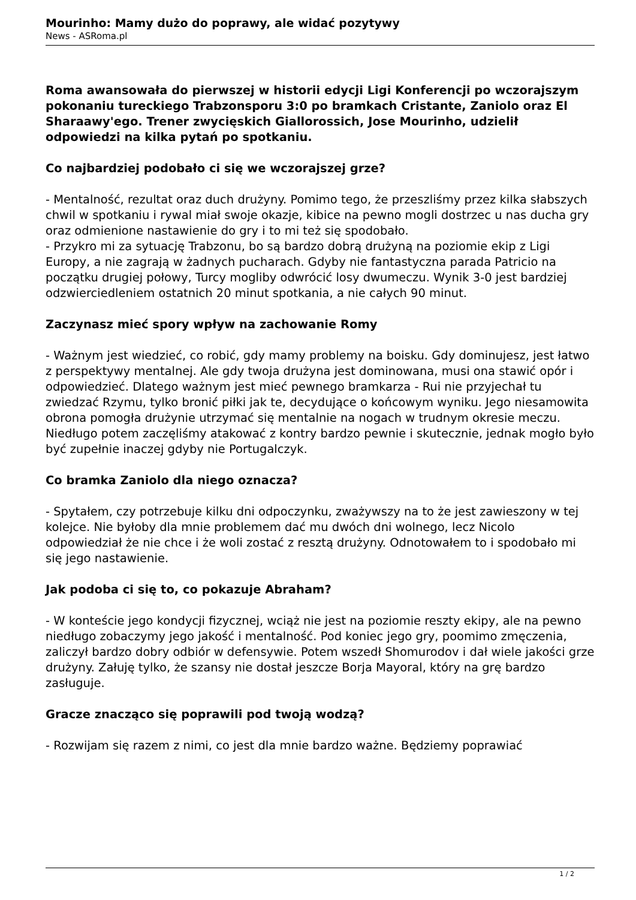Mourinho: Mamy dużo do poprawy, ale widać pozytywy
News - ASRoma.pl
Roma awansowała do pierwszej w historii edycji Ligi Konferencji po wczorajszym pokonaniu tureckiego Trabzonsporu 3:0 po bramkach Cristante, Zaniolo oraz El Sharaawy'ego. Trener zwycięskich Giallorossich, Jose Mourinho, udzielił odpowiedzi na kilka pytań po spotkaniu.
Co najbardziej podobało ci się we wczorajszej grze?
- Mentalność, rezultat oraz duch drużyny. Pomimo tego, że przeszliśmy przez kilka słabszych chwil w spotkaniu i rywal miał swoje okazje, kibice na pewno mogli dostrzec u nas ducha gry oraz odmienione nastawienie do gry i to mi też się spodobało.
- Przykro mi za sytuację Trabzonu, bo są bardzo dobrą drużyną na poziomie ekip z Ligi Europy, a nie zagrają w żadnych pucharach. Gdyby nie fantastyczna parada Patricio na początku drugiej połowy, Turcy mogliby odwrócić losy dwumeczu. Wynik 3-0 jest bardziej odzwierciedleniem ostatnich 20 minut spotkania, a nie całych 90 minut.
Zaczynasz mieć spory wpływ na zachowanie Romy
- Ważnym jest wiedzieć, co robić, gdy mamy problemy na boisku. Gdy dominujesz, jest łatwo z perspektywy mentalnej. Ale gdy twoja drużyna jest dominowana, musi ona stawić opór i odpowiedzieć. Dlatego ważnym jest mieć pewnego bramkarza - Rui nie przyjechał tu zwiedzać Rzymu, tylko bronić piłki jak te, decydujące o końcowym wyniku. Jego niesamowita obrona pomogła drużynie utrzymać się mentalnie na nogach w trudnym okresie meczu. Niedługo potem zaczęliśmy atakować z kontry bardzo pewnie i skutecznie, jednak mogło było być zupełnie inaczej gdyby nie Portugalczyk.
Co bramka Zaniolo dla niego oznacza?
- Spytałem, czy potrzebuje kilku dni odpoczynku, zważywszy na to że jest zawieszony w tej kolejce. Nie byłoby dla mnie problemem dać mu dwóch dni wolnego, lecz Nicolo odpowiedział że nie chce i że woli zostać z resztą drużyny. Odnotowałem to i spodobało mi się jego nastawienie.
Jak podoba ci się to, co pokazuje Abraham?
- W konteście jego kondycji fizycznej, wciąż nie jest na poziomie reszty ekipy, ale na pewno niedługo zobaczymy jego jakość i mentalność. Pod koniec jego gry, poomimo zmęczenia, zaliczył bardzo dobry odbiór w defensywie. Potem wszedł Shomurodov i dał wiele jakości grze drużyny. Załuję tylko, że szansy nie dostał jeszcze Borja Mayoral, który na grę bardzo zasługuje.
Gracze znacząco się poprawili pod twoją wodzą?
- Rozwijam się razem z nimi, co jest dla mnie bardzo ważne. Będziemy poprawiać
1 / 2